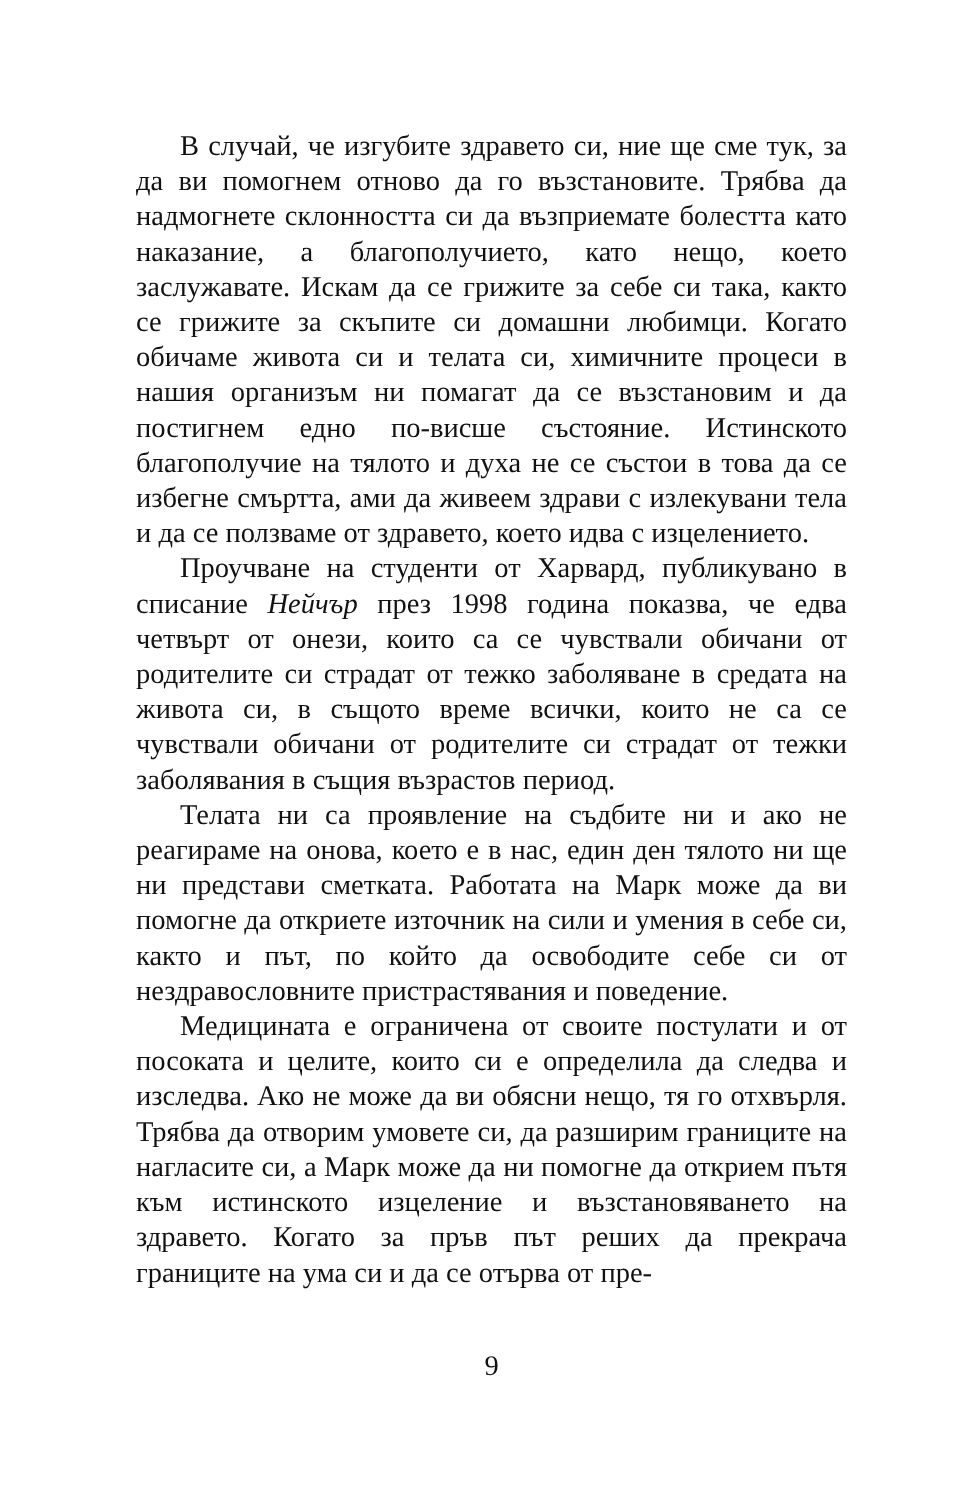В случай, че изгубите здравето си, ние ще сме тук, за да ви помогнем отново да го възстановите. Трябва да надмогнете склонността си да възприемате болестта като наказание, а благополучието, като нещо, което заслужавате. Искам да се грижите за себе си така, както се грижите за скъпите си домашни любимци. Когато обичаме живота си и телата си, химичните процеси в нашия организъм ни помагат да се възстановим и да постигнем едно по-висше състояние. Истинското благополучие на тялото и духа не се състои в това да се избегне смъртта, ами да живеем здрави с излекувани тела и да се ползваме от здравето, което идва с изцелението.
Проучване на студенти от Харвард, публикувано в списание Нейчър през 1998 година показва, че едва четвърт от онези, които са се чувствали обичани от родителите си страдат от тежко заболяване в средата на живота си, в същото време всички, които не са се чувствали обичани от родителите си страдат от тежки заболявания в същия възрастов период.
Телата ни са проявление на съдбите ни и ако не реагираме на онова, което е в нас, един ден тялото ни ще ни представи сметката. Работата на Марк може да ви помогне да откриете източник на сили и умения в себе си, както и път, по който да освободите себе си от нездравословните пристрастявания и поведение.
Медицината е ограничена от своите постулати и от посоката и целите, които си е определила да следва и изследва. Ако не може да ви обясни нещо, тя го отхвърля. Трябва да отворим умовете си, да разширим границите на нагласите си, а Марк може да ни помогне да открием пътя към истинското изцеление и възстановяването на здравето. Когато за пръв път реших да прекрача границите на ума си и да се отърва от пре-
9